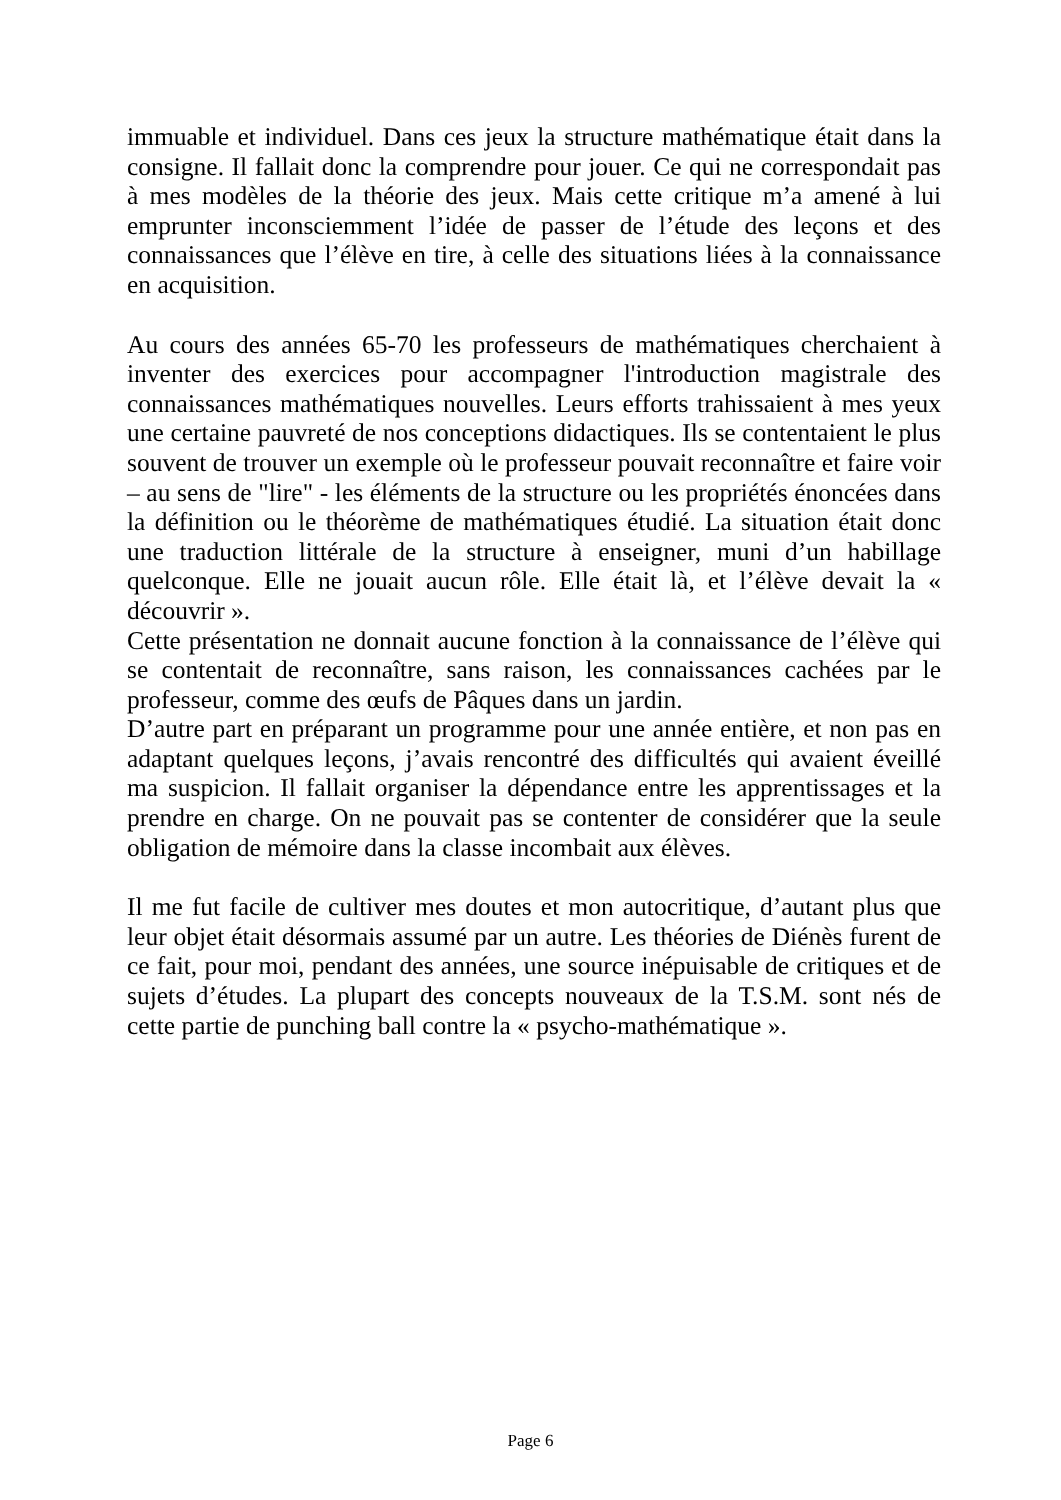immuable et individuel. Dans ces jeux la structure mathématique était dans la consigne. Il fallait donc la comprendre pour jouer. Ce qui ne correspondait pas à mes modèles de la théorie des jeux. Mais cette critique m’a amené à lui emprunter inconsciemment l’idée de passer de l’étude des leçons et des connaissances que l’élève en tire, à celle des situations liées à la connaissance en acquisition.
Au cours des années 65-70 les professeurs de mathématiques cherchaient à inventer des exercices pour accompagner l'introduction magistrale des connaissances mathématiques nouvelles. Leurs efforts trahissaient à mes yeux une certaine pauvreté de nos conceptions didactiques. Ils se contentaient le plus souvent de trouver un exemple où le professeur pouvait reconnaître et faire voir – au sens de "lire" - les éléments de la structure ou les propriétés énoncées dans la définition ou le théorème de mathématiques étudié. La situation était donc une traduction littérale de la structure à enseigner, muni d’un habillage quelconque. Elle ne jouait aucun rôle. Elle était là, et l’élève devait la « découvrir ».
Cette présentation ne donnait aucune fonction à la connaissance de l’élève qui se contentait de reconnaître, sans raison, les connaissances cachées par le professeur, comme des œufs de Pâques dans un jardin.
D’autre part en préparant un programme pour une année entière, et non pas en adaptant quelques leçons, j’avais rencontré des difficultés qui avaient éveillé ma suspicion. Il fallait organiser la dépendance entre les apprentissages et la prendre en charge. On ne pouvait pas se contenter de considérer que la seule obligation de mémoire dans la classe incombait aux élèves.
Il me fut facile de cultiver mes doutes et mon autocritique, d’autant plus que leur objet était désormais assumé par un autre. Les théories de Diénès furent de ce fait, pour moi, pendant des années, une source inépuisable de critiques et de sujets d’études. La plupart des concepts nouveaux de la T.S.M. sont nés de cette partie de punching ball contre la « psycho-mathématique ».
Page 6